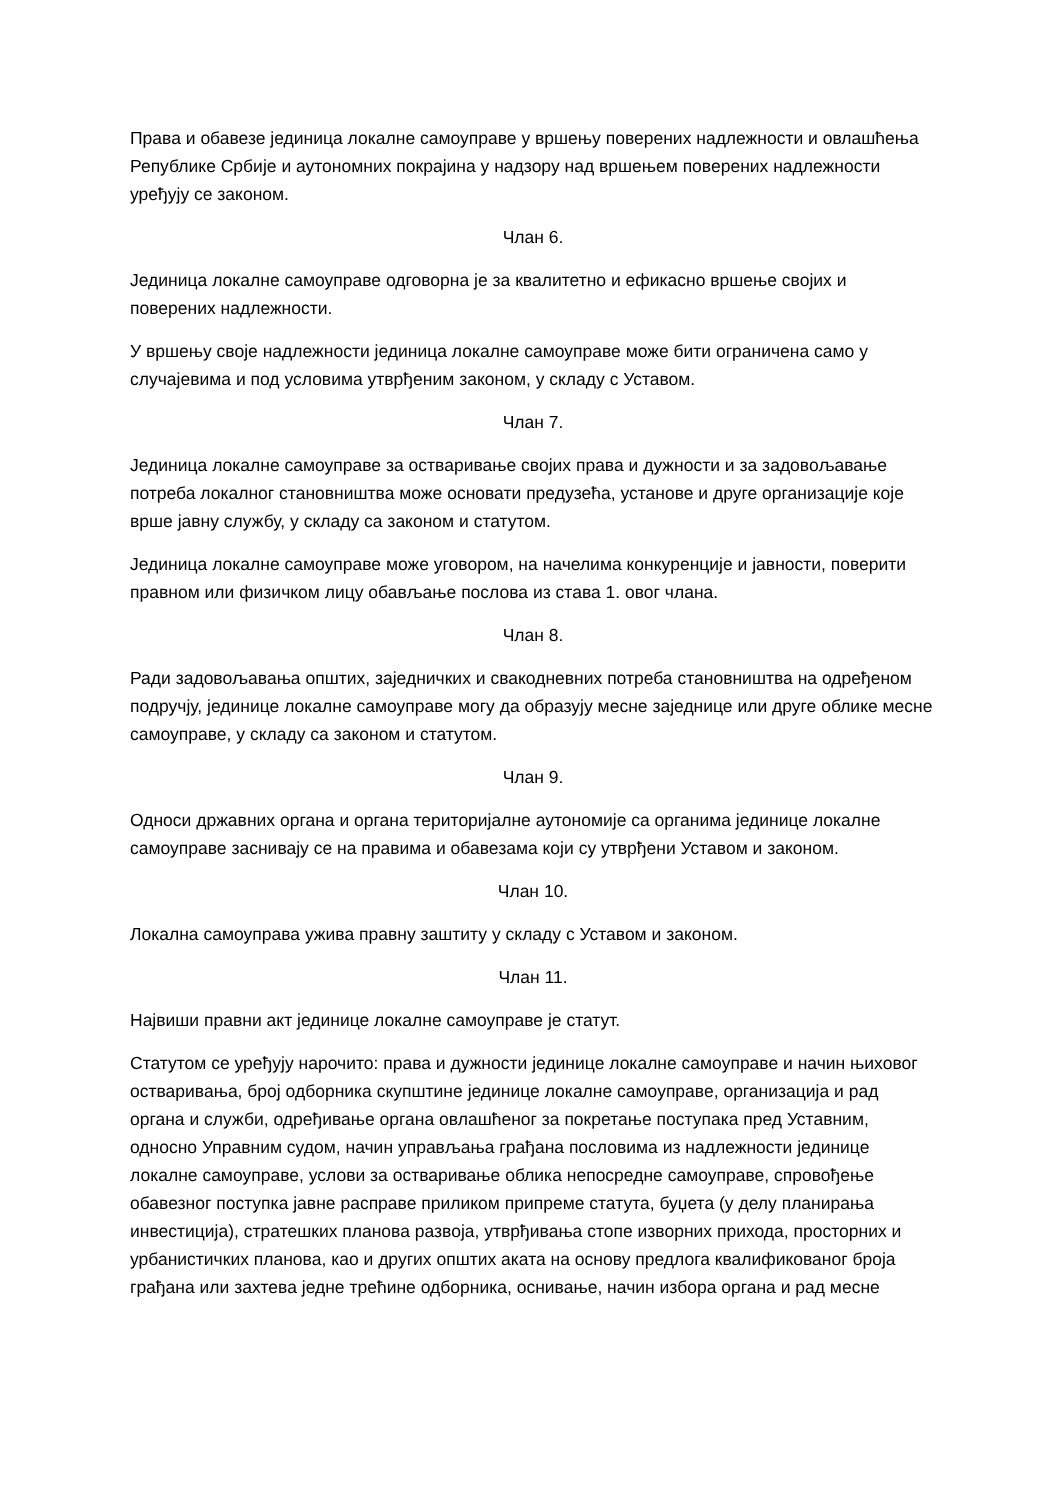Права и обавезе јединица локалне самоуправе у вршењу поверених надлежности и овлашћења Републике Србије и аутономних покрајина у надзору над вршењем поверених надлежности уређују се законом.
Члан 6.
Јединица локалне самоуправе одговорна је за квалитетно и ефикасно вршење својих и поверених надлежности.
У вршењу своје надлежности јединица локалне самоуправе може бити ограничена само у случајевима и под условима утврђеним законом, у складу с Уставом.
Члан 7.
Јединица локалне самоуправе за остваривање својих права и дужности и за задовољавање потреба локалног становништва може основати предузећа, установе и друге организације које врше јавну службу, у складу са законом и статутом.
Јединица локалне самоуправе може уговором, на начелима конкуренције и јавности, поверити правном или физичком лицу обављање послова из става 1. овог члана.
Члан 8.
Ради задовољавања општих, заједничких и свакодневних потреба становништва на одређеном подручју, јединице локалне самоуправе могу да образују месне заједнице или друге облике месне самоуправе, у складу са законом и статутом.
Члан 9.
Односи државних органа и органа територијалне аутономије са органима јединице локалне самоуправе заснивају се на правима и обавезама који су утврђени Уставом и законом.
Члан 10.
Локална самоуправа ужива правну заштиту у складу с Уставом и законом.
Члан 11.
Највиши правни акт јединице локалне самоуправе је статут.
Статутом се уређују нарочито: права и дужности јединице локалне самоуправе и начин њиховог остваривања, број одборника скупштине јединице локалне самоуправе, организација и рад органа и служби, одређивање органа овлашћеног за покретање поступака пред Уставним, односно Управним судом, начин управљања грађана пословима из надлежности јединице локалне самоуправе, услови за остваривање облика непосредне самоуправе, спровођење обавезног поступка јавне расправе приликом припреме статута, буџета (у делу планирања инвестиција), стратешких планова развоја, утврђивања стопе изворних прихода, просторних и урбанистичких планова, као и других општих аката на основу предлога квалификованог броја грађана или захтева једне трећине одборника, оснивање, начин избора органа и рад месне